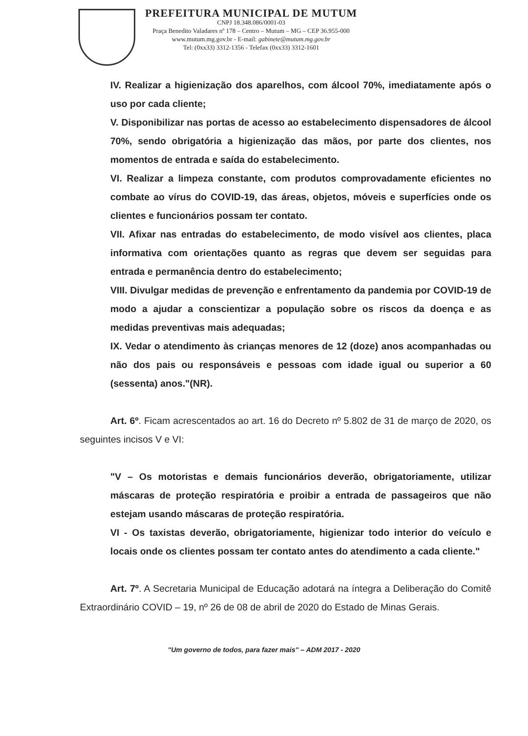PREFEITURA MUNICIPAL DE MUTUM
CNPJ 18.348.086/0001-03
Praça Benedito Valadares nº 178 – Centro – Mutum – MG – CEP 36.955-000
www.mutum.mg.gov.br - E-mail: gabinete@mutum.mg.gov.br
Tel: (0xx33) 3312-1356 - Telefax (0xx33) 3312-1601
IV. Realizar a higienização dos aparelhos, com álcool 70%, imediatamente após o uso por cada cliente;
V. Disponibilizar nas portas de acesso ao estabelecimento dispensadores de álcool 70%, sendo obrigatória a higienização das mãos, por parte dos clientes, nos momentos de entrada e saída do estabelecimento.
VI. Realizar a limpeza constante, com produtos comprovadamente eficientes no combate ao vírus do COVID-19, das áreas, objetos, móveis e superfícies onde os clientes e funcionários possam ter contato.
VII. Afixar nas entradas do estabelecimento, de modo visível aos clientes, placa informativa com orientações quanto as regras que devem ser seguidas para entrada e permanência dentro do estabelecimento;
VIII. Divulgar medidas de prevenção e enfrentamento da pandemia por COVID-19 de modo a ajudar a conscientizar a população sobre os riscos da doença e as medidas preventivas mais adequadas;
IX. Vedar o atendimento às crianças menores de 12 (doze) anos acompanhadas ou não dos pais ou responsáveis e pessoas com idade igual ou superior a 60 (sessenta) anos."(NR).
Art. 6º. Ficam acrescentados ao art. 16 do Decreto nº 5.802 de 31 de março de 2020, os seguintes incisos V e VI:
"V – Os motoristas e demais funcionários deverão, obrigatoriamente, utilizar máscaras de proteção respiratória e proibir a entrada de passageiros que não estejam usando máscaras de proteção respiratória.
VI - Os taxistas deverão, obrigatoriamente, higienizar todo interior do veículo e locais onde os clientes possam ter contato antes do atendimento a cada cliente."
Art. 7º. A Secretaria Municipal de Educação adotará na íntegra a Deliberação do Comitê Extraordinário COVID – 19, nº 26 de 08 de abril de 2020 do Estado de Minas Gerais.
"Um governo de todos, para fazer mais" – ADM 2017 - 2020